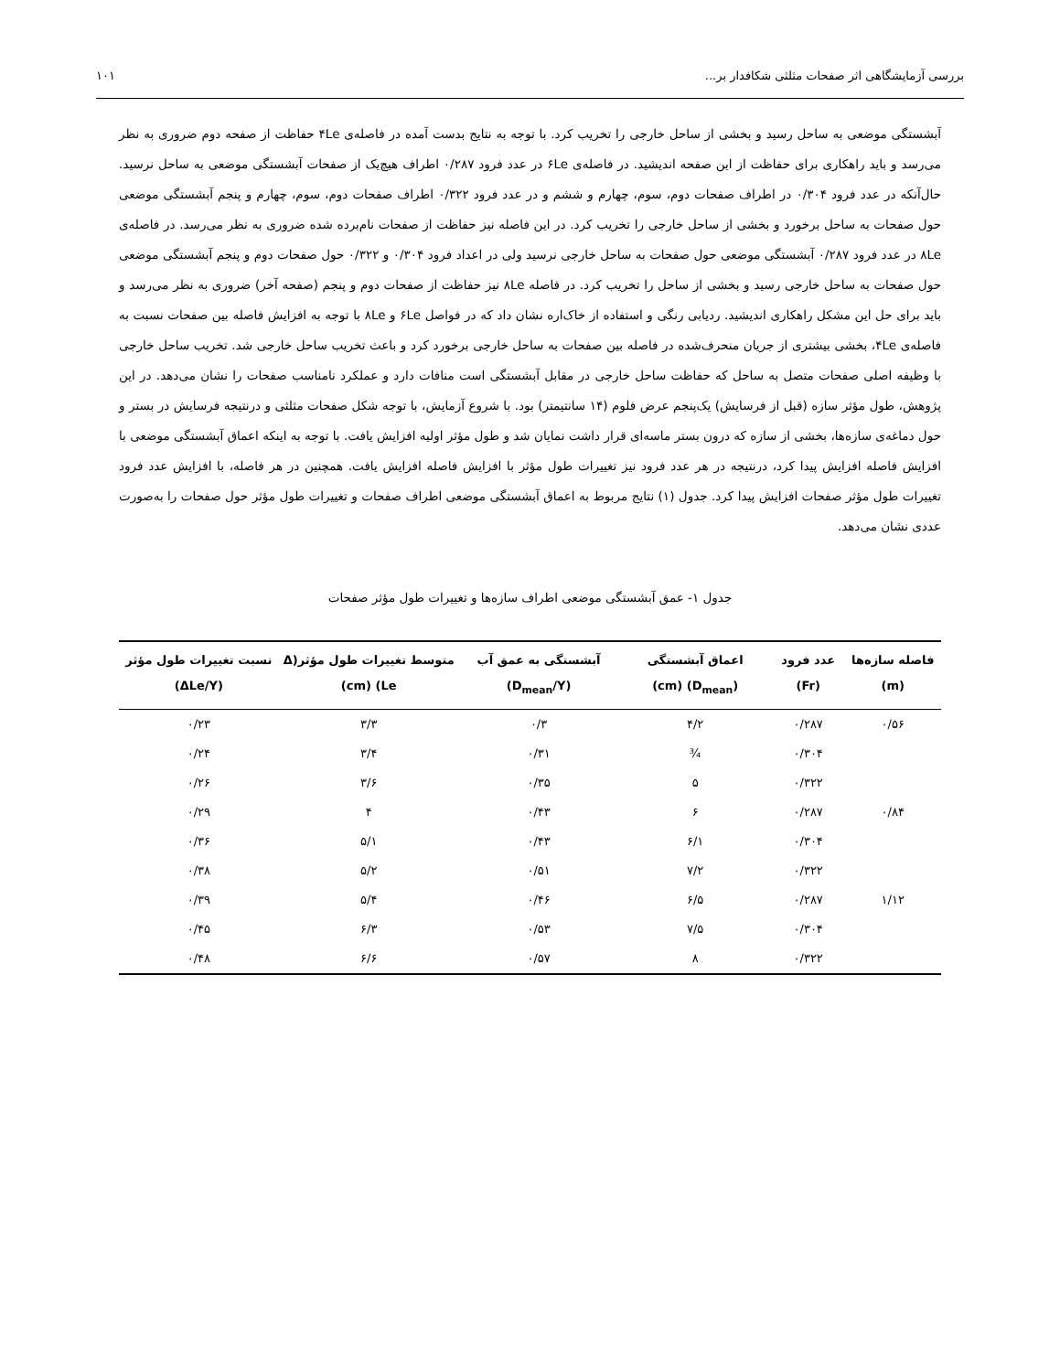بررسی آزمایشگاهی اثر صفحات مثلثی شکافدار بر... ۱۰۱
آبشستگی موضعی به ساحل رسید و بخشی از ساحل خارجی را تخریب کرد. با توجه به نتایج بدست آمده در فاصله‌ی ۴Le حفاظت از صفحه دوم ضروری به نظر می‌رسد و باید راهکاری برای حفاظت از این صفحه اندیشید. در فاصله‌ی ۶Le در عدد فرود ۰/۲۸۷ اطراف هیچ‌یک از صفحات آبشستگی موضعی به ساحل نرسید. حال‌آنکه در عدد فرود ۰/۳۰۴ در اطراف صفحات دوم، سوم، چهارم و ششم و در عدد فرود ۰/۳۲۲ اطراف صفحات دوم، سوم، چهارم و پنجم آبشستگی موضعی حول صفحات به ساحل برخورد و بخشی از ساحل خارجی را تخریب کرد. در این فاصله نیز حفاظت از صفحات نام‌برده شده ضروری به نظر می‌رسد. در فاصله‌ی ۸Le در عدد فرود ۰/۲۸۷ آبشستگی موضعی حول صفحات به ساحل خارجی نرسید ولی در اعداد فرود ۰/۳۰۴ و ۰/۳۲۲ حول صفحات دوم و پنجم آبشستگی موضعی حول صفحات به ساحل خارجی رسید و بخشی از ساحل را تخریب کرد. در فاصله ۸Le نیز حفاظت از صفحات دوم و پنجم (صفحه آخر) ضروری به نظر می‌رسد و باید برای حل این مشکل راهکاری اندیشید. ردیابی رنگی و استفاده از خاک‌اره نشان داد که در فواصل ۶Le و ۸Le با توجه به افزایش فاصله بین صفحات نسبت به فاصله‌ی ۴Le، بخشی بیشتری از جریان منحرف‌شده در فاصله بین صفحات به ساحل خارجی برخورد کرد و باعث تخریب ساحل خارجی شد. تخریب ساحل خارجی با وظیفه اصلی صفحات متصل به ساحل که حفاظت ساحل خارجی در مقابل آبشستگی است منافات دارد و عملکرد نامناسب صفحات را نشان می‌دهد. در این پژوهش، طول مؤثر سازه (قبل از فرسایش) یک‌پنجم عرض فلوم (۱۴ سانتیمتر) بود. با شروع آزمایش، با توجه شکل صفحات مثلثی و درنتیجه فرسایش در بستر و حول دماغه‌ی سازه‌ها، بخشی از سازه که درون بستر ماسه‌ای قرار داشت نمایان شد و طول مؤثر اولیه افزایش یافت. با توجه به اینکه اعماق آبشستگی موضعی با افزایش فاصله افزایش پیدا کرد، درنتیجه در هر عدد فرود نیز تغییرات طول مؤثر با افزایش فاصله افزایش یافت. همچنین در هر فاصله، با افزایش عدد فرود تغییرات طول مؤثر صفحات افزایش پیدا کرد. جدول (۱) نتایج مربوط به اعماق آبشستگی موضعی اطراف صفحات و تغییرات طول مؤثر حول صفحات را به‌صورت عددی نشان می‌دهد.
جدول ۱- عمق آبشستگی موضعی اطراف سازه‌ها و تغییرات طول مؤثر صفحات
| فاصله سازه‌ها (m) | عدد فرود (Fr) | اعماق آبشستگی (D<sub>mean</sub>) (cm) | آبشستگی به عمق آب (D<sub>mean</sub>/Y) | متوسط تغییرات طول مؤثر(Δ Le) (cm) | نسبت تغییرات طول مؤثر (ΔLe/Y) |
| --- | --- | --- | --- | --- | --- |
| ۰/۵۶ | ۰/۲۸۷ | ۴/۲ | ۰/۳ | ۳/۳ | ۰/۲۳ |
| | ۰/۳۰۴ | ¾ | ۰/۳۱ | ۳/۴ | ۰/۲۴ |
| | ۰/۳۲۲ | ۵ | ۰/۳۵ | ۳/۶ | ۰/۲۶ |
| ۰/۸۴ | ۰/۲۸۷ | ۶ | ۰/۴۳ | ۴ | ۰/۲۹ |
| | ۰/۳۰۴ | ۶/۱ | ۰/۴۳ | ۵/۱ | ۰/۳۶ |
| | ۰/۳۲۲ | ۷/۲ | ۰/۵۱ | ۵/۲ | ۰/۳۸ |
| ۱/۱۲ | ۰/۲۸۷ | ۶/۵ | ۰/۴۶ | ۵/۴ | ۰/۳۹ |
| | ۰/۳۰۴ | ۷/۵ | ۰/۵۳ | ۶/۳ | ۰/۴۵ |
| | ۰/۳۲۲ | ۸ | ۰/۵۷ | ۶/۶ | ۰/۴۸ |